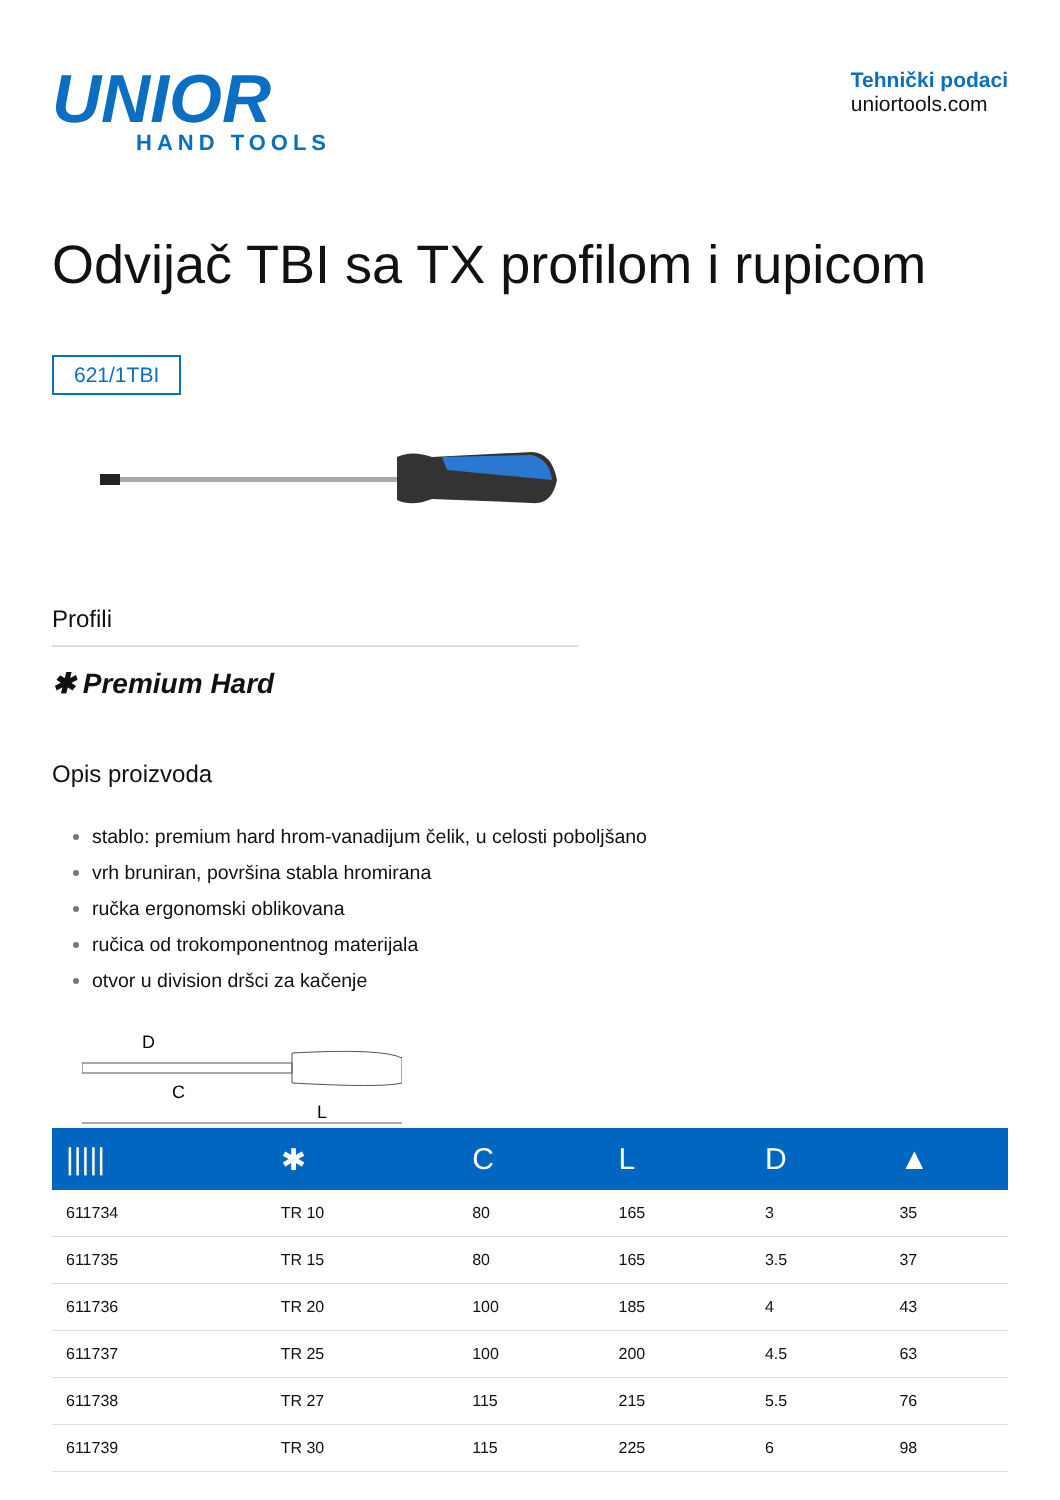UNIOR
HAND TOOLS
Tehnički podaci
uniortools.com
Odvijač TBI sa TX profilom i rupicom
621/1TBI
Profili
✱ Premium Hard
Opis proizvoda
stablo: premium hard hrom-vanadijum čelik, u celosti poboljšano
vrh bruniran, površina stabla hromirana
ručka ergonomski oblikovana
ručica od trokomponentnog materijala
otvor u division dršci za kačenje
D
C
L
| ///// | ✱ | C | L | D | ▲ |
| --- | --- | --- | --- | --- | --- |
| 611734 | TR 10 | 80 | 165 | 3 | 35 |
| 611735 | TR 15 | 80 | 165 | 3.5 | 37 |
| 611736 | TR 20 | 100 | 185 | 4 | 43 |
| 611737 | TR 25 | 100 | 200 | 4.5 | 63 |
| 611738 | TR 27 | 115 | 215 | 5.5 | 76 |
| 611739 | TR 30 | 115 | 225 | 6 | 98 |